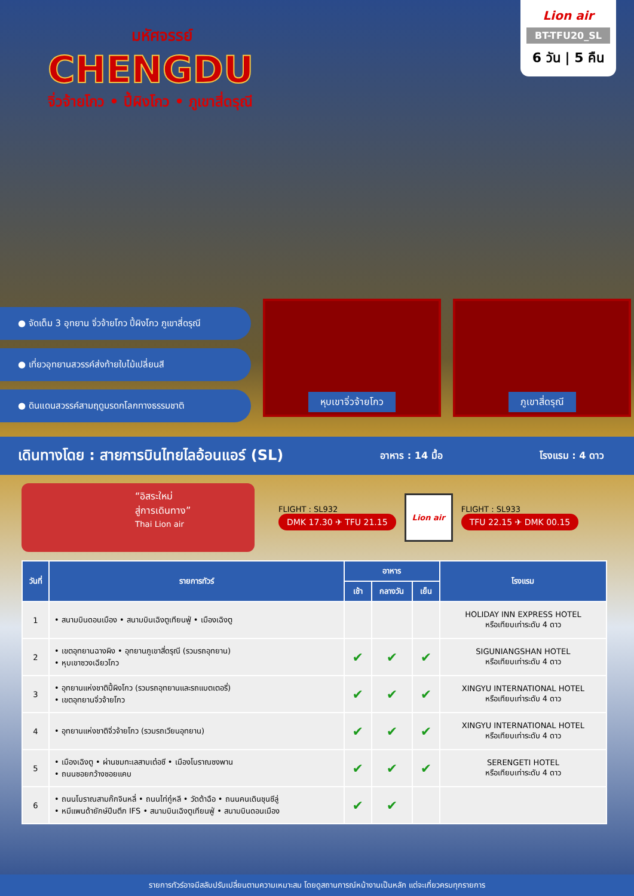มหัศจรรย์
CHENGDU
จิ่วจ้ายโกว • ปี้ผิงโกว • ภูเขาสี่ดรุณี
Lion air
BT-TFU20_SL
6 วัน | 5 คืน
● จัดเต็ม 3 อุทยาน จิ่วจ้ายโกว ปี้ผิงโกว ภูเขาสี่ดรุณี
● เที่ยวอุทยานสวรรค์ส่งท้ายใบไม้เปลี่ยนสี
● ดินแดนสวรรค์สามฤดูมรดกโลกทางธรรมชาติ
หุบเขาจิ่วจ้ายโกว ภูเขาสี่ดรุณี
เดินทางโดย : สายการบินไทยไลอ้อนแอร์ (SL) อาหาร : 14 มื้อ โรงแรม : 4 ดาว
“อิสระใหม่
สู่การเดินทาง”
Thai Lion air
FLIGHT : SL932
DMK 17.30 ✈ TFU 21.15
Lion air
FLIGHT : SL933
TFU 22.15 ✈ DMK 00.15
| วันที่ | รายการทัวร์ | อาหาร | | | โรงแรม |
| --- | --- | --- | --- | --- | --- |
| | | เช้า | กลางวัน | เย็น | |
| 1 | • สนามบินดอนเมือง • สนามบินเฉิงตูเทียนฟู่ • เมืองเฉิงตู | | | | HOLIDAY INN EXPRESS HOTEL หรือเทียบเท่าระดับ 4 ดาว |
| 2 | • เขตอุทยานฉางผิง • อุทยานภูเขาสี่ดรุณี (รวมรถอุทยาน) • หุบเขาซวงเฉียวโกว | ✔ | ✔ | ✔ | SIGUNIANGSHAN HOTEL หรือเทียบเท่าระดับ 4 ดาว |
| 3 | • อุทยานแห่งชาติปี้ผิงโกว (รวมรถอุทยานและรถแบตเตอรี่) • เขตอุทยานจิ่วจ้ายโกว | ✔ | ✔ | ✔ | XINGYU INTERNATIONAL HOTEL หรือเทียบเท่าระดับ 4 ดาว |
| 4 | • อุทยานแห่งชาติจิ่วจ้ายโกว (รวมรถเวียนอุทยาน) | ✔ | ✔ | ✔ | XINGYU INTERNATIONAL HOTEL หรือเทียบเท่าระดับ 4 ดาว |
| 5 | • เมืองเฉิงตู • ผ่านชมทะเลสาบเต๋อซี • เมืองโบราณซงพาน • ถนนซอยกว้างซอยแคบ | ✔ | ✔ | ✔ | SERENGETI HOTEL หรือเทียบเท่าระดับ 4 ดาว |
| 6 | • ถนนโบราณสามก๊กจินหลี่ • ถนนไท่กู๋หลี • วัดต้าฉือ • ถนนคนเดินชุนซีลู่ • หมีแพนด้ายักษ์ปีนตึก IFS • สนามบินเฉิงตูเทียนฟู่ • สนามบินดอนเมือง | ✔ | ✔ | | |
รายการทัวร์อาจมีสลับปรับเปลี่ยนตามความเหมาะสม โดยดูสถานการณ์หน้างานเป็นหลัก แต่จะเที่ยวครบทุกรายการ